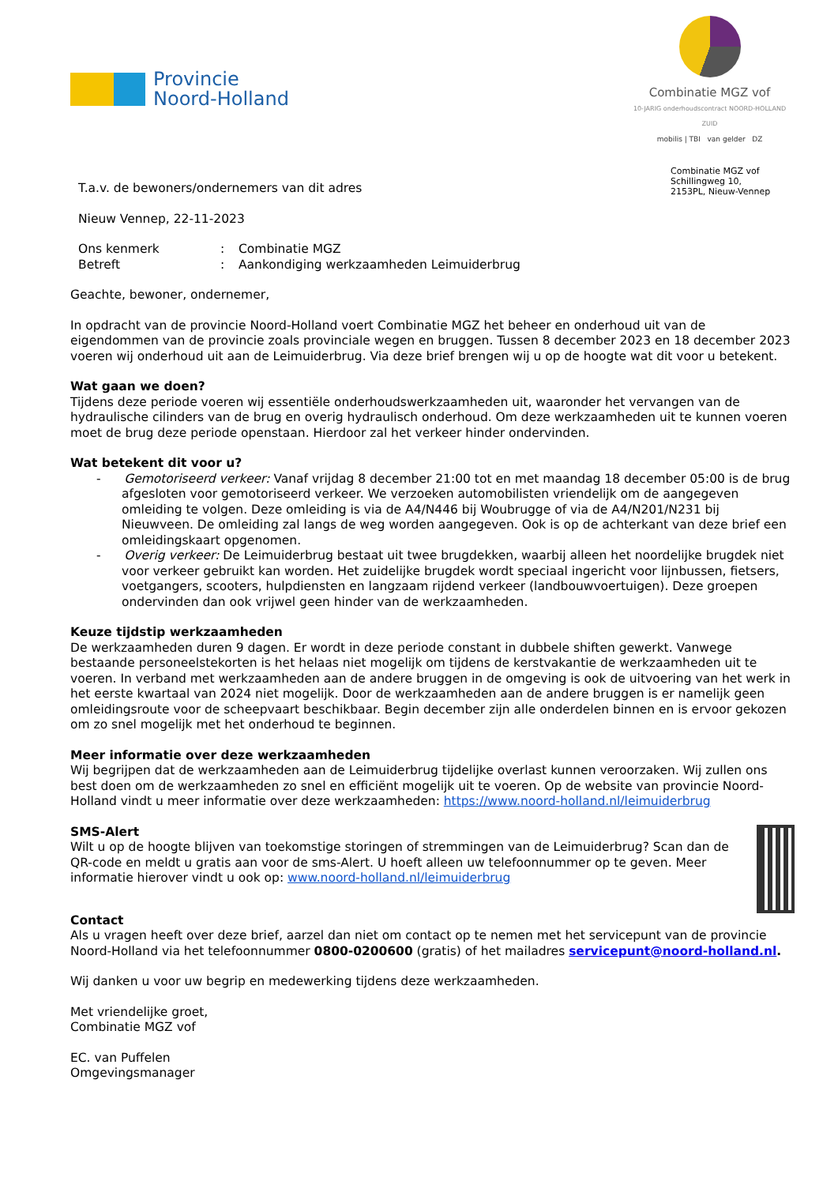Provincie
Noord-Holland
Combinatie MGZ vof
10-JARIG onderhoudscontract NOORD-HOLLAND ZUID
mobilis | TBI van gelder DZ
Combinatie MGZ vof
Schillingweg 10,
2153PL, Nieuw-Vennep
T.a.v. de bewoners/ondernemers van dit adres
Nieuw Vennep, 22-11-2023
Ons kenmerk: Combinatie MGZ
Betreft: Aankondiging werkzaamheden Leimuiderbrug
Geachte, bewoner, ondernemer,
In opdracht van de provincie Noord-Holland voert Combinatie MGZ het beheer en onderhoud uit van de eigendommen van de provincie zoals provinciale wegen en bruggen. Tussen 8 december 2023 en 18 december 2023 voeren wij onderhoud uit aan de Leimuiderbrug. Via deze brief brengen wij u op de hoogte wat dit voor u betekent.
Wat gaan we doen?
Tijdens deze periode voeren wij essentiële onderhoudswerkzaamheden uit, waaronder het vervangen van de hydraulische cilinders van de brug en overig hydraulisch onderhoud. Om deze werkzaamheden uit te kunnen voeren moet de brug deze periode openstaan. Hierdoor zal het verkeer hinder ondervinden.
Wat betekent dit voor u?
- Gemotoriseerd verkeer: Vanaf vrijdag 8 december 21:00 tot en met maandag 18 december 05:00 is de brug afgesloten voor gemotoriseerd verkeer. We verzoeken automobilisten vriendelijk om de aangegeven omleiding te volgen. Deze omleiding is via de A4/N446 bij Woubrugge of via de A4/N201/N231 bij Nieuwveen. De omleiding zal langs de weg worden aangegeven. Ook is op de achterkant van deze brief een omleidingskaart opgenomen.
- Overig verkeer: De Leimuiderbrug bestaat uit twee brugdekken, waarbij alleen het noordelijke brugdek niet voor verkeer gebruikt kan worden. Het zuidelijke brugdek wordt speciaal ingericht voor lijnbussen, fietsers, voetgangers, scooters, hulpdiensten en langzaam rijdend verkeer (landbouwvoertuigen). Deze groepen ondervinden dan ook vrijwel geen hinder van de werkzaamheden.
Keuze tijdstip werkzaamheden
De werkzaamheden duren 9 dagen. Er wordt in deze periode constant in dubbele shiften gewerkt. Vanwege bestaande personeelstekorten is het helaas niet mogelijk om tijdens de kerstvakantie de werkzaamheden uit te voeren. In verband met werkzaamheden aan de andere bruggen in de omgeving is ook de uitvoering van het werk in het eerste kwartaal van 2024 niet mogelijk. Door de werkzaamheden aan de andere bruggen is er namelijk geen omleidingsroute voor de scheepvaart beschikbaar. Begin december zijn alle onderdelen binnen en is ervoor gekozen om zo snel mogelijk met het onderhoud te beginnen.
Meer informatie over deze werkzaamheden
Wij begrijpen dat de werkzaamheden aan de Leimuiderbrug tijdelijke overlast kunnen veroorzaken. Wij zullen ons best doen om de werkzaamheden zo snel en efficiënt mogelijk uit te voeren. Op de website van provincie Noord-Holland vindt u meer informatie over deze werkzaamheden: https://www.noord-holland.nl/leimuiderbrug
SMS-Alert
Wilt u op de hoogte blijven van toekomstige storingen of stremmingen van de Leimuiderbrug? Scan dan de QR-code en meldt u gratis aan voor de sms-Alert. U hoeft alleen uw telefoonnummer op te geven. Meer informatie hierover vindt u ook op: www.noord-holland.nl/leimuiderbrug
Contact
Als u vragen heeft over deze brief, aarzel dan niet om contact op te nemen met het servicepunt van de provincie Noord-Holland via het telefoonnummer 0800-0200600 (gratis) of het mailadres servicepunt@noord-holland.nl.
Wij danken u voor uw begrip en medewerking tijdens deze werkzaamheden.
Met vriendelijke groet,
Combinatie MGZ vof
EC. van Puffelen
Omgevingsmanager